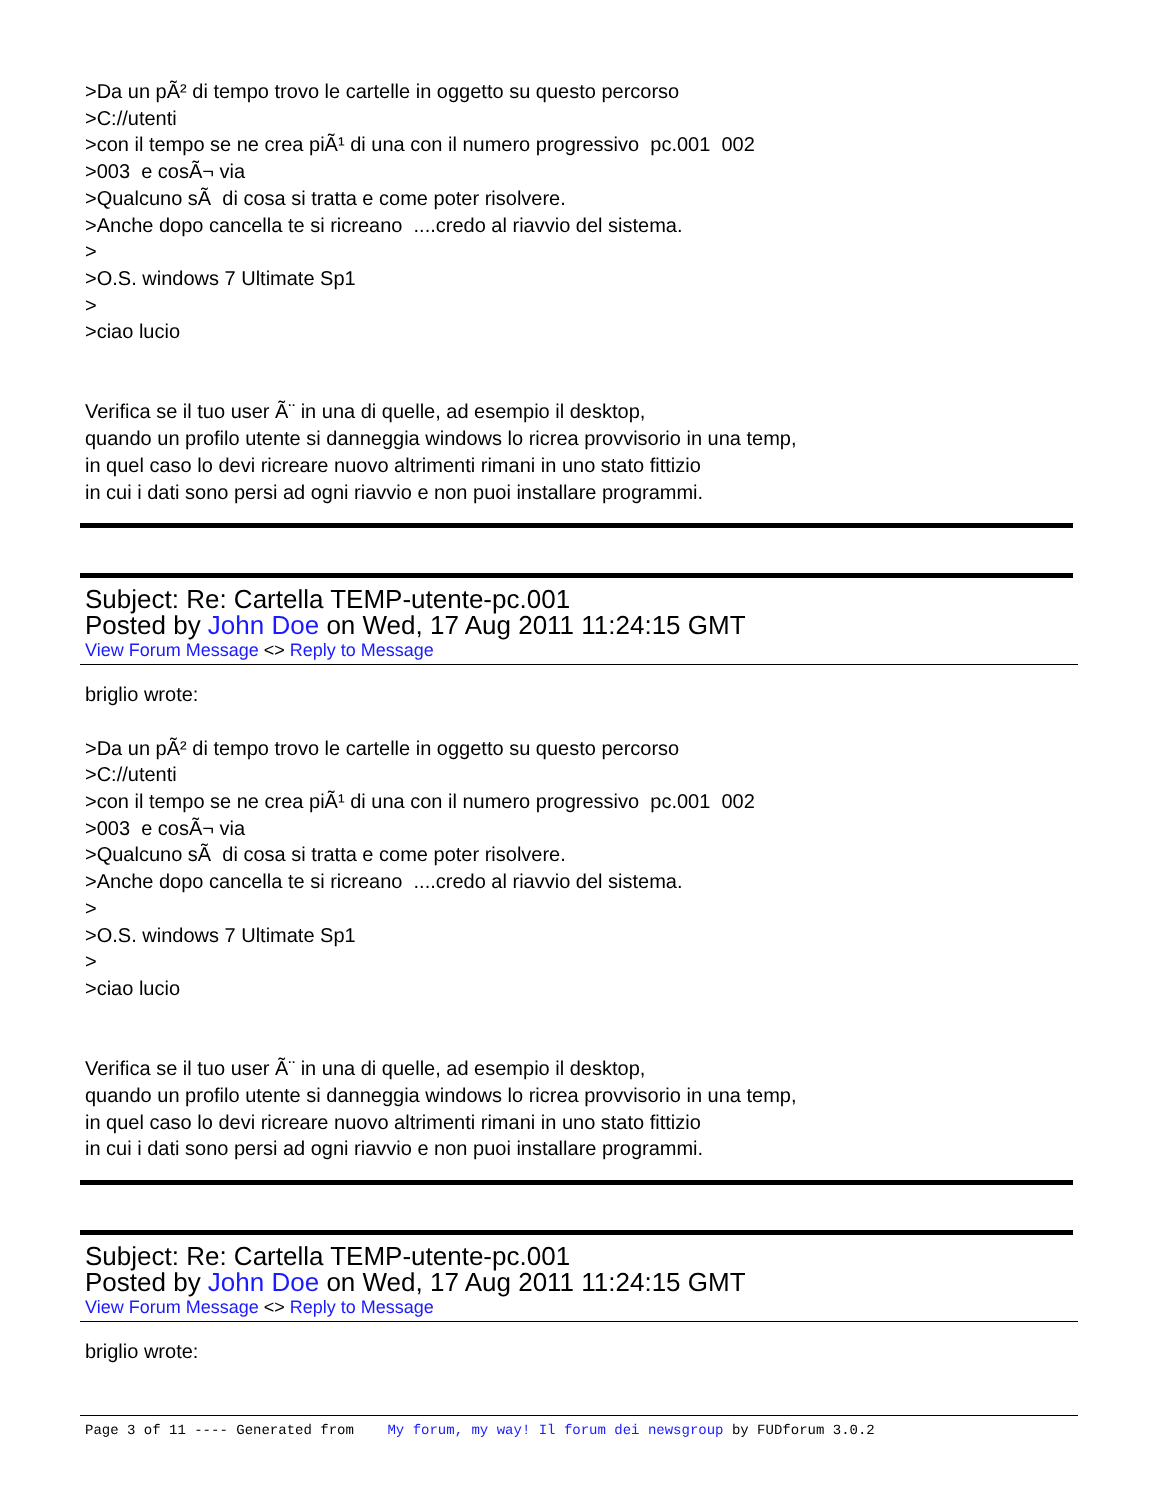>Da un pÃ² di tempo trovo le cartelle in oggetto su questo percorso >C://utenti >con il tempo se ne crea piÃ¹ di una con il numero progressivo pc.001 002 >003 e cosÃ¬ via >Qualcuno sÃ di cosa si tratta e come poter risolvere. >Anche dopo cancella te si ricreano ....credo al riavvio del sistema. > >O.S. windows 7 Ultimate Sp1 > >ciao lucio Verifica se il tuo user Ã¨ in una di quelle, ad esempio il desktop, quando un profilo utente si danneggia windows lo ricrea provvisorio in una temp, in quel caso lo devi ricreare nuovo altrimenti rimani in uno stato fittizio in cui i dati sono persi ad ogni riavvio e non puoi installare programmi.
Subject: Re: Cartella TEMP-utente-pc.001
Posted by John Doe on Wed, 17 Aug 2011 11:24:15 GMT
View Forum Message <> Reply to Message
briglio wrote: >Da un pÃ² di tempo trovo le cartelle in oggetto su questo percorso >C://utenti >con il tempo se ne crea piÃ¹ di una con il numero progressivo pc.001 002 >003 e cosÃ¬ via >Qualcuno sÃ di cosa si tratta e come poter risolvere. >Anche dopo cancella te si ricreano ....credo al riavvio del sistema. > >O.S. windows 7 Ultimate Sp1 > >ciao lucio Verifica se il tuo user Ã¨ in una di quelle, ad esempio il desktop, quando un profilo utente si danneggia windows lo ricrea provvisorio in una temp, in quel caso lo devi ricreare nuovo altrimenti rimani in uno stato fittizio in cui i dati sono persi ad ogni riavvio e non puoi installare programmi.
Subject: Re: Cartella TEMP-utente-pc.001
Posted by John Doe on Wed, 17 Aug 2011 11:24:15 GMT
View Forum Message <> Reply to Message
briglio wrote:
Page 3 of 11 ---- Generated from My forum, my way! Il forum dei newsgroup by FUDforum 3.0.2